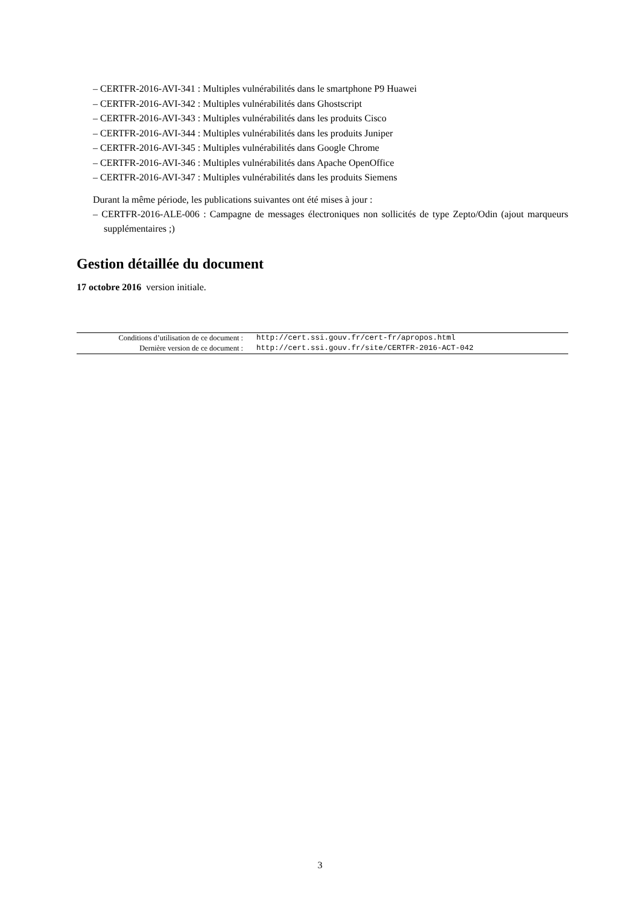– CERTFR-2016-AVI-341 : Multiples vulnérabilités dans le smartphone P9 Huawei
– CERTFR-2016-AVI-342 : Multiples vulnérabilités dans Ghostscript
– CERTFR-2016-AVI-343 : Multiples vulnérabilités dans les produits Cisco
– CERTFR-2016-AVI-344 : Multiples vulnérabilités dans les produits Juniper
– CERTFR-2016-AVI-345 : Multiples vulnérabilités dans Google Chrome
– CERTFR-2016-AVI-346 : Multiples vulnérabilités dans Apache OpenOffice
– CERTFR-2016-AVI-347 : Multiples vulnérabilités dans les produits Siemens
Durant la même période, les publications suivantes ont été mises à jour :
– CERTFR-2016-ALE-006 : Campagne de messages électroniques non sollicités de type Zepto/Odin (ajout marqueurs supplémentaires ;)
Gestion détaillée du document
17 octobre 2016 version initiale.
| Conditions d’utilisation de ce document : | http://cert.ssi.gouv.fr/cert-fr/apropos.html |
| Dernière version de ce document : | http://cert.ssi.gouv.fr/site/CERTFR-2016-ACT-042 |
3